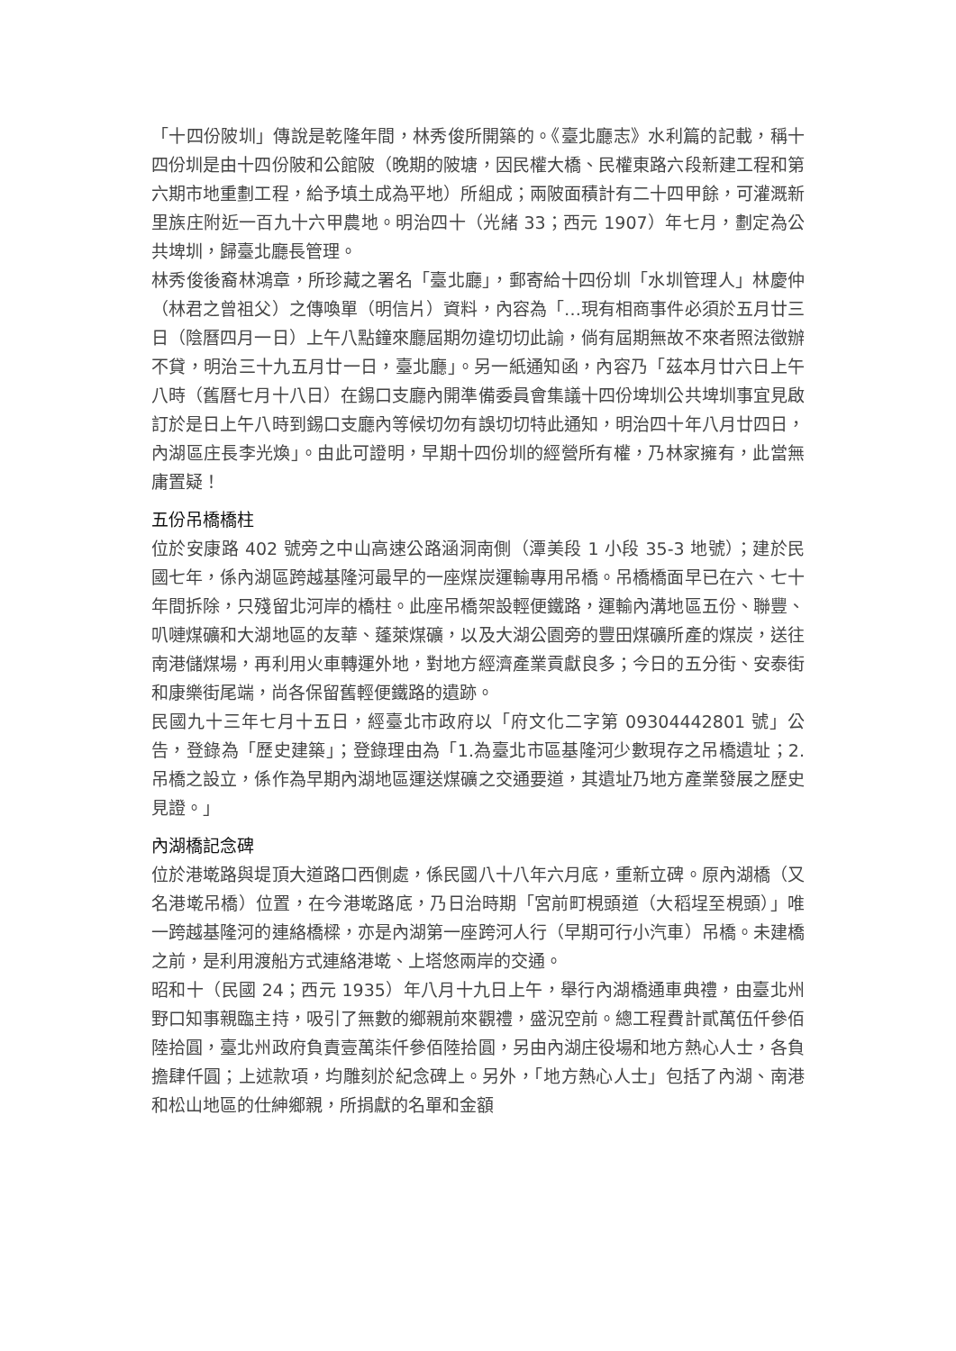「十四份陂圳」傳說是乾隆年間，林秀俊所開築的。《臺北廳志》水利篇的記載，稱十四份圳是由十四份陂和公館陂（晚期的陂塘，因民權大橋、民權東路六段新建工程和第六期市地重劃工程，給予填土成為平地）所組成；兩陂面積計有二十四甲餘，可灌溉新里族庄附近一百九十六甲農地。明治四十（光緒 33；西元 1907）年七月，劃定為公共埤圳，歸臺北廳長管理。
林秀俊後裔林鴻章，所珍藏之署名「臺北廳」，郵寄給十四份圳「水圳管理人」林慶仲（林君之曾祖父）之傳喚單（明信片）資料，內容為「…現有相商事件必須於五月廿三日（陰曆四月一日）上午八點鐘來廳屆期勿違切切此諭，倘有屆期無故不來者照法徵辦不貸，明治三十九五月廿一日，臺北廳」。另一紙通知函，內容乃「茲本月廿六日上午八時（舊曆七月十八日）在錫口支廳內開準備委員會集議十四份埤圳公共埤圳事宜見啟訂於是日上午八時到錫口支廳內等候切勿有誤切切特此通知，明治四十年八月廿四日，內湖區庄長李光煥」。由此可證明，早期十四份圳的經營所有權，乃林家擁有，此當無庸置疑！
五份吊橋橋柱
位於安康路 402 號旁之中山高速公路涵洞南側（潭美段 1 小段 35-3 地號）；建於民國七年，係內湖區跨越基隆河最早的一座煤炭運輸專用吊橋。吊橋橋面早已在六、七十年間拆除，只殘留北河岸的橋柱。此座吊橋架設輕便鐵路，運輸內溝地區五份、聯豐、叭嗹煤礦和大湖地區的友華、蓬萊煤礦，以及大湖公園旁的豐田煤礦所產的煤炭，送往南港儲煤場，再利用火車轉運外地，對地方經濟產業貢獻良多；今日的五分街、安泰街和康樂街尾端，尚各保留舊輕便鐵路的遺跡。
民國九十三年七月十五日，經臺北市政府以「府文化二字第 09304442801 號」公告，登錄為「歷史建築」；登錄理由為「1.為臺北市區基隆河少數現存之吊橋遺址；2.吊橋之設立，係作為早期內湖地區運送煤礦之交通要道，其遺址乃地方產業發展之歷史見證。」
內湖橋記念碑
位於港墘路與堤頂大道路口西側處，係民國八十八年六月底，重新立碑。原內湖橋（又名港墘吊橋）位置，在今港墘路底，乃日治時期「宮前町梘頭道（大稻埕至梘頭）」唯一跨越基隆河的連絡橋樑，亦是內湖第一座跨河人行（早期可行小汽車）吊橋。未建橋之前，是利用渡船方式連絡港墘、上塔悠兩岸的交通。
昭和十（民國 24；西元 1935）年八月十九日上午，舉行內湖橋通車典禮，由臺北州野口知事親臨主持，吸引了無數的鄉親前來觀禮，盛況空前。總工程費計貳萬伍仟參佰陸拾圓，臺北州政府負責壹萬柒仟參佰陸拾圓，另由內湖庄役場和地方熱心人士，各負擔肆仟圓；上述款項，均雕刻於紀念碑上。另外，「地方熱心人士」包括了內湖、南港和松山地區的仕紳鄉親，所捐獻的名單和金額